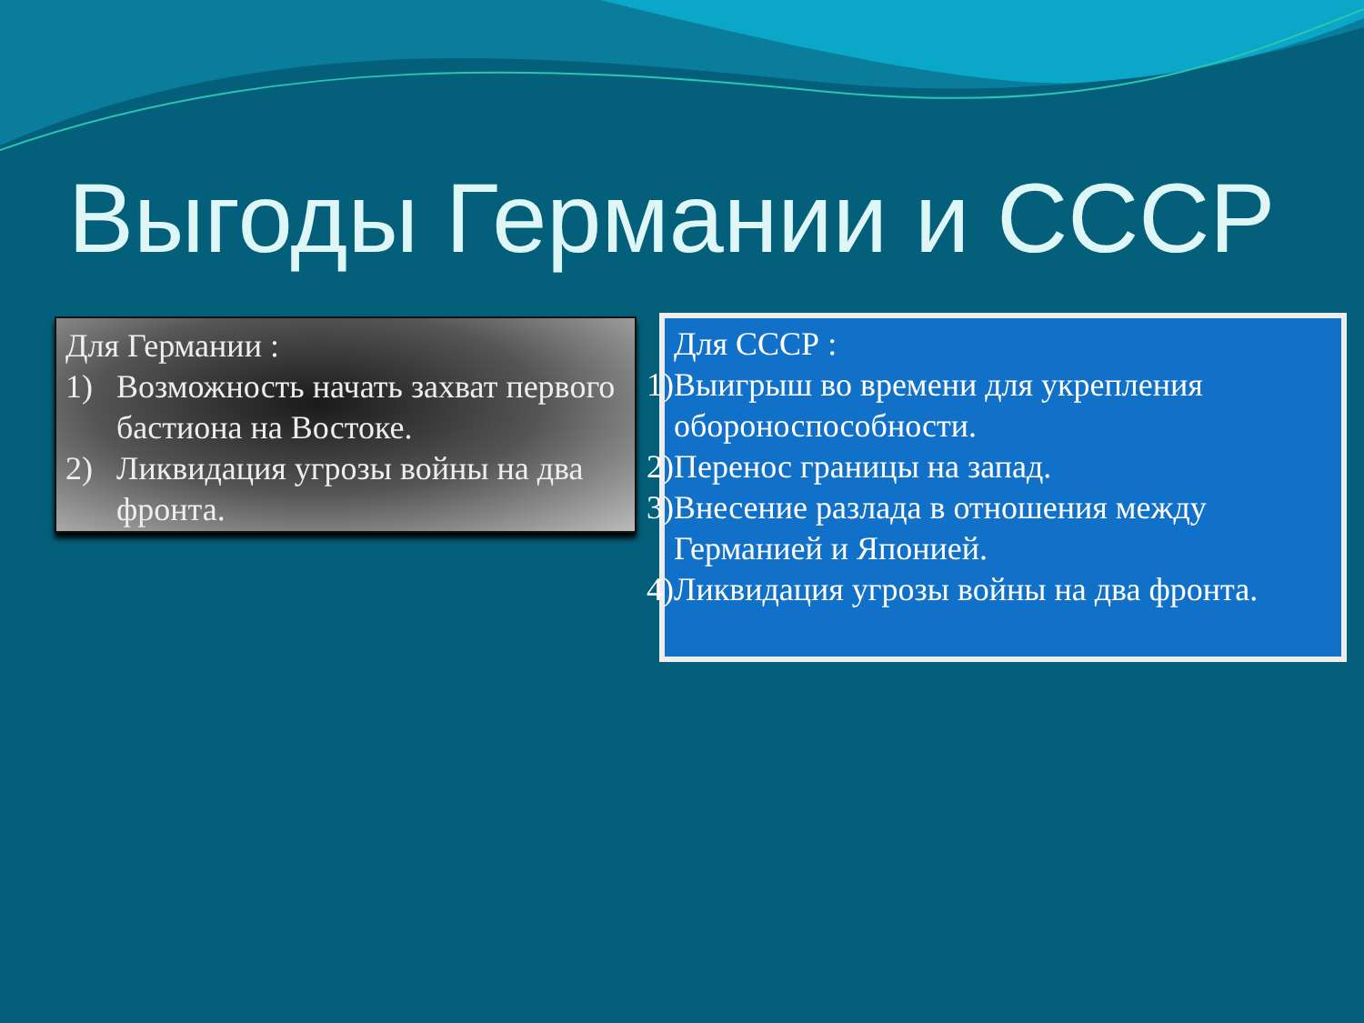Выгоды Германии и СССР
Для Германии :
1) Возможность начать захват первого бастиона на Востоке.
2) Ликвидация угрозы войны на два фронта.
Для СССР :
1) Выигрыш во времени для укрепления обороноспособности.
2) Перенос границы на запад.
3) Внесение разлада в отношения между Германией и Японией.
4) Ликвидация угрозы войны на два фронта.